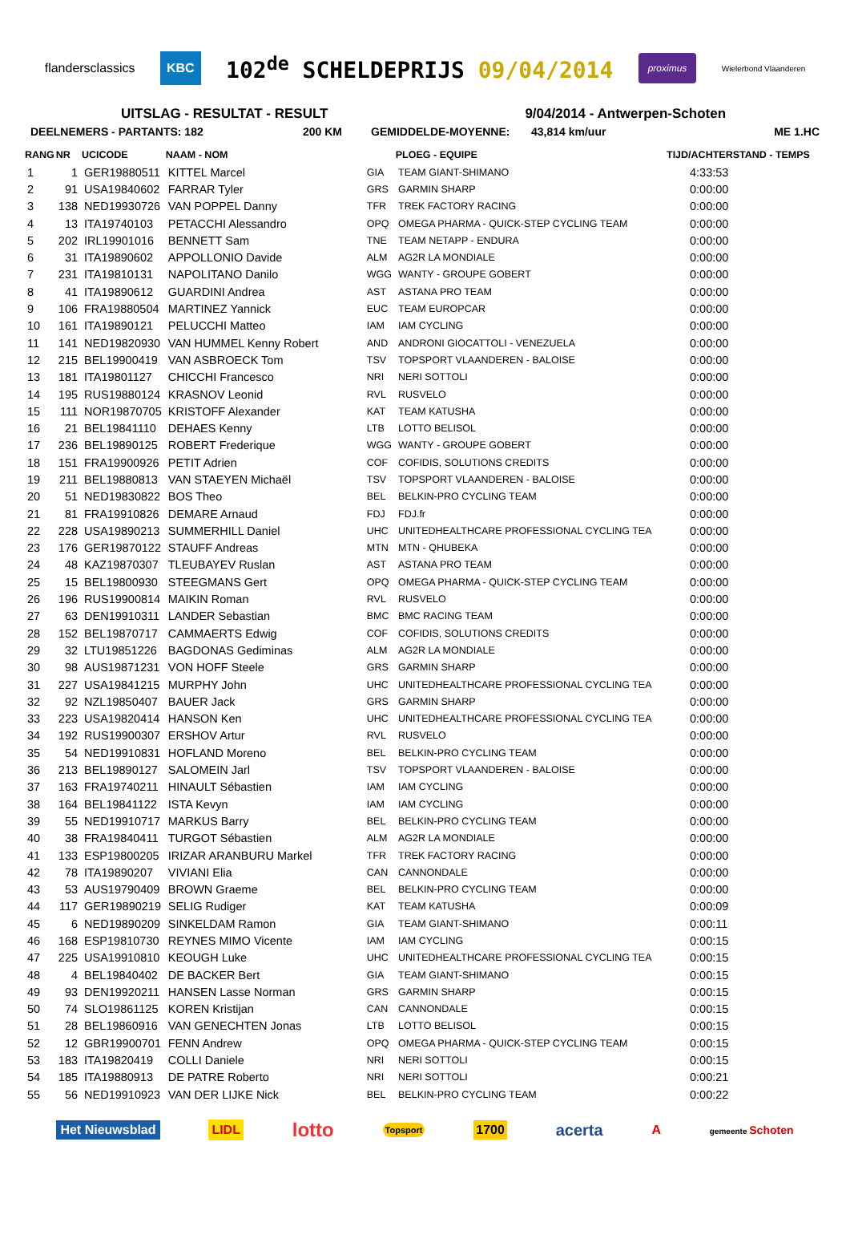flandersclassics KBC 102<sup>de</sup> SCHELDEPRIJS 09/04/2014 proximus Wielerbond Vlaanderen
UITSLAG - RESULTAT - RESULT 9/04/2014 - Antwerpen-Schoten
DEELNEMERS - PARTANTS: 182 200 KM GEMIDDELDE-MOYENNE: 43,814 km/uur ME 1.HC
| RANG | NR | UCICODE | NAAM - NOM | PLOEG - EQUIPE | | TIJD/ACHTERSTAND - TEMPS |
| --- | --- | --- | --- | --- | --- | --- |
| 1 | 1 | GER19880511 | KITTEL Marcel | GIA | TEAM GIANT-SHIMANO | 4:33:53 |
| 2 | 91 | USA19840602 | FARRAR Tyler | GRS | GARMIN SHARP | 0:00:00 |
| 3 | 138 | NED19930726 | VAN POPPEL Danny | TFR | TREK FACTORY RACING | 0:00:00 |
| 4 | 13 | ITA19740103 | PETACCHI Alessandro | OPQ | OMEGA PHARMA - QUICK-STEP CYCLING TEAM | 0:00:00 |
| 5 | 202 | IRL19901016 | BENNETT Sam | TNE | TEAM NETAPP - ENDURA | 0:00:00 |
| 6 | 31 | ITA19890602 | APPOLLONIO Davide | ALM | AG2R LA MONDIALE | 0:00:00 |
| 7 | 231 | ITA19810131 | NAPOLITANO Danilo | WGG | WANTY - GROUPE GOBERT | 0:00:00 |
| 8 | 41 | ITA19890612 | GUARDINI Andrea | AST | ASTANA PRO TEAM | 0:00:00 |
| 9 | 106 | FRA19880504 | MARTINEZ Yannick | EUC | TEAM EUROPCAR | 0:00:00 |
| 10 | 161 | ITA19890121 | PELUCCHI Matteo | IAM | IAM CYCLING | 0:00:00 |
| 11 | 141 | NED19820930 | VAN HUMMEL Kenny Robert | AND | ANDRONI GIOCATTOLI - VENEZUELA | 0:00:00 |
| 12 | 215 | BEL19900419 | VAN ASBROECK Tom | TSV | TOPSPORT VLAANDEREN - BALOISE | 0:00:00 |
| 13 | 181 | ITA19801127 | CHICCHI Francesco | NRI | NERI SOTTOLI | 0:00:00 |
| 14 | 195 | RUS19880124 | KRASNOV Leonid | RVL | RUSVELO | 0:00:00 |
| 15 | 111 | NOR19870705 | KRISTOFF Alexander | KAT | TEAM KATUSHA | 0:00:00 |
| 16 | 21 | BEL19841110 | DEHAES Kenny | LTB | LOTTO BELISOL | 0:00:00 |
| 17 | 236 | BEL19890125 | ROBERT Frederique | WGG | WANTY - GROUPE GOBERT | 0:00:00 |
| 18 | 151 | FRA19900926 | PETIT Adrien | COF | COFIDIS, SOLUTIONS CREDITS | 0:00:00 |
| 19 | 211 | BEL19880813 | VAN STAEYEN Michaël | TSV | TOPSPORT VLAANDEREN - BALOISE | 0:00:00 |
| 20 | 51 | NED19830822 | BOS Theo | BEL | BELKIN-PRO CYCLING TEAM | 0:00:00 |
| 21 | 81 | FRA19910826 | DEMARE Arnaud | FDJ | FDJ.fr | 0:00:00 |
| 22 | 228 | USA19890213 | SUMMERHILL Daniel | UHC | UNITEDHEALTHCARE PROFESSIONAL CYCLING TEA | 0:00:00 |
| 23 | 176 | GER19870122 | STAUFF Andreas | MTN | MTN - QHUBEKA | 0:00:00 |
| 24 | 48 | KAZ19870307 | TLEUBAYEV Ruslan | AST | ASTANA PRO TEAM | 0:00:00 |
| 25 | 15 | BEL19800930 | STEEGMANS Gert | OPQ | OMEGA PHARMA - QUICK-STEP CYCLING TEAM | 0:00:00 |
| 26 | 196 | RUS19900814 | MAIKIN Roman | RVL | RUSVELO | 0:00:00 |
| 27 | 63 | DEN19910311 | LANDER Sebastian | BMC | BMC RACING TEAM | 0:00:00 |
| 28 | 152 | BEL19870717 | CAMMAERTS Edwig | COF | COFIDIS, SOLUTIONS CREDITS | 0:00:00 |
| 29 | 32 | LTU19851226 | BAGDONAS Gediminas | ALM | AG2R LA MONDIALE | 0:00:00 |
| 30 | 98 | AUS19871231 | VON HOFF Steele | GRS | GARMIN SHARP | 0:00:00 |
| 31 | 227 | USA19841215 | MURPHY John | UHC | UNITEDHEALTHCARE PROFESSIONAL CYCLING TEA | 0:00:00 |
| 32 | 92 | NZL19850407 | BAUER Jack | GRS | GARMIN SHARP | 0:00:00 |
| 33 | 223 | USA19820414 | HANSON Ken | UHC | UNITEDHEALTHCARE PROFESSIONAL CYCLING TEA | 0:00:00 |
| 34 | 192 | RUS19900307 | ERSHOV Artur | RVL | RUSVELO | 0:00:00 |
| 35 | 54 | NED19910831 | HOFLAND Moreno | BEL | BELKIN-PRO CYCLING TEAM | 0:00:00 |
| 36 | 213 | BEL19890127 | SALOMEIN Jarl | TSV | TOPSPORT VLAANDEREN - BALOISE | 0:00:00 |
| 37 | 163 | FRA19740211 | HINAULT Sébastien | IAM | IAM CYCLING | 0:00:00 |
| 38 | 164 | BEL19841122 | ISTA Kevyn | IAM | IAM CYCLING | 0:00:00 |
| 39 | 55 | NED19910717 | MARKUS Barry | BEL | BELKIN-PRO CYCLING TEAM | 0:00:00 |
| 40 | 38 | FRA19840411 | TURGOT Sébastien | ALM | AG2R LA MONDIALE | 0:00:00 |
| 41 | 133 | ESP19800205 | IRIZAR ARANBURU Markel | TFR | TREK FACTORY RACING | 0:00:00 |
| 42 | 78 | ITA19890207 | VIVIANI Elia | CAN | CANNONDALE | 0:00:00 |
| 43 | 53 | AUS19790409 | BROWN Graeme | BEL | BELKIN-PRO CYCLING TEAM | 0:00:00 |
| 44 | 117 | GER19890219 | SELIG Rudiger | KAT | TEAM KATUSHA | 0:00:09 |
| 45 | 6 | NED19890209 | SINKELDAM Ramon | GIA | TEAM GIANT-SHIMANO | 0:00:11 |
| 46 | 168 | ESP19810730 | REYNES MIMO Vicente | IAM | IAM CYCLING | 0:00:15 |
| 47 | 225 | USA19910810 | KEOUGH Luke | UHC | UNITEDHEALTHCARE PROFESSIONAL CYCLING TEA | 0:00:15 |
| 48 | 4 | BEL19840402 | DE BACKER Bert | GIA | TEAM GIANT-SHIMANO | 0:00:15 |
| 49 | 93 | DEN19920211 | HANSEN Lasse Norman | GRS | GARMIN SHARP | 0:00:15 |
| 50 | 74 | SLO19861125 | KOREN Kristijan | CAN | CANNONDALE | 0:00:15 |
| 51 | 28 | BEL19860916 | VAN GENECHTEN Jonas | LTB | LOTTO BELISOL | 0:00:15 |
| 52 | 12 | GBR19900701 | FENN Andrew | OPQ | OMEGA PHARMA - QUICK-STEP CYCLING TEAM | 0:00:15 |
| 53 | 183 | ITA19820419 | COLLI Daniele | NRI | NERI SOTTOLI | 0:00:15 |
| 54 | 185 | ITA19880913 | DE PATRE Roberto | NRI | NERI SOTTOLI | 0:00:21 |
| 55 | 56 | NED19910923 | VAN DER LIJKE Nick | BEL | BELKIN-PRO CYCLING TEAM | 0:00:22 |
Het Nieuwsblad LIDL lotto Topsport 1700 acerta A gemeente Schoten